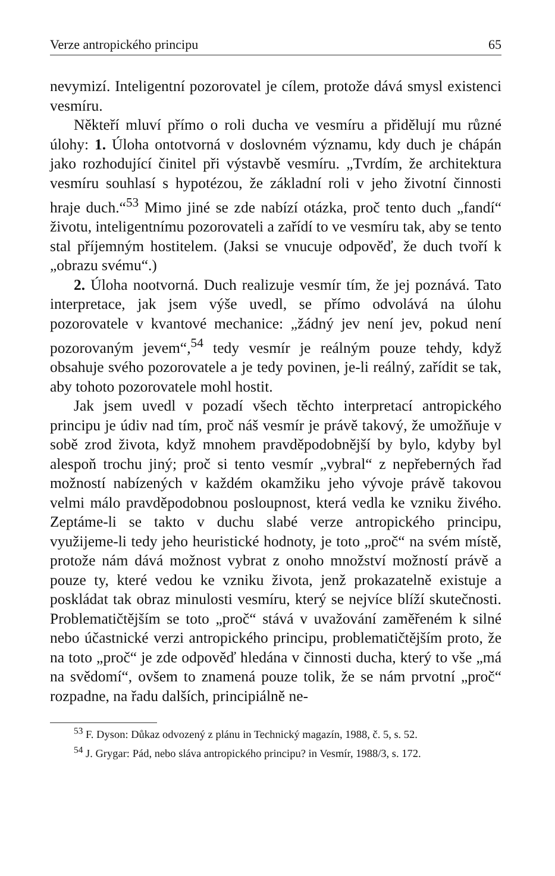Verze antropického principu 65
nevymizí. Inteligentní pozorovatel je cílem, protože dává smysl existenci vesmíru.
Někteří mluví přímo o roli ducha ve vesmíru a přidělují mu různé úlohy: 1. Úloha ontotvorná v doslovném významu, kdy duch je chápán jako rozhodující činitel při výstavbě vesmíru. „Tvrdím, že architektura vesmíru souhlasí s hypotézou, že základní roli v jeho životní činnosti hraje duch.“<sup>53</sup> Mimo jiné se zde nabízí otázka, proč tento duch „fandí“ životu, inteligentnímu pozorovateli a zařídí to ve vesmíru tak, aby se tento stal příjemným hostitelem. (Jaksi se vnucuje odpověď, že duch tvoří k „obrazu svému“.)
2. Úloha nootvorná. Duch realizuje vesmír tím, že jej poznává. Tato interpretace, jak jsem výše uvedl, se přímo odvolává na úlohu pozorovatele v kvantové mechanice: „žádný jev není jev, pokud není pozorovaným jevem“,<sup>54</sup> tedy vesmír je reálným pouze tehdy, když obsahuje svého pozorovatele a je tedy povinen, je-li reálný, zařídit se tak, aby tohoto pozorovatele mohl hostit.
Jak jsem uvedl v pozadí všech těchto interpretací antropického principu je údiv nad tím, proč náš vesmír je právě takový, že umožňuje v sobě zrod života, když mnohem pravděpodobnější by bylo, kdyby byl alespoň trochu jiný; proč si tento vesmír „vybral“ z nepřeberných řad možností nabízených v každém okamžiku jeho vývoje právě takovou velmi málo pravděpodobnou posloupnost, která vedla ke vzniku živého. Zeptáme-li se takto v duchu slabé verze antropického principu, využijeme-li tedy jeho heuristické hodnoty, je toto „proč“ na svém místě, protože nám dává možnost vybrat z onoho množství možností právě a pouze ty, které vedou ke vzniku života, jenž prokazatelně existuje a poskládat tak obraz minulosti vesmíru, který se nejvíce blíží skutečnosti. Problematičtějším se toto „proč“ stává v uvažování zaměřeném k silné nebo účastnické verzi antropického principu, problematičtějším proto, že na toto „proč“ je zde odpověď hledána v činnosti ducha, který to vše „má na svědomí“, ovšem to znamená pouze tolik, že se nám prvotní „proč“ rozpadne, na řadu dalších, principiálně ne-
<sup>53</sup> F. Dyson: Důkaz odvozený z plánu in Technický magazín, 1988, č. 5, s. 52.
<sup>54</sup> J. Grygar: Pád, nebo sláva antropického principu? in Vesmír, 1988/3, s. 172.